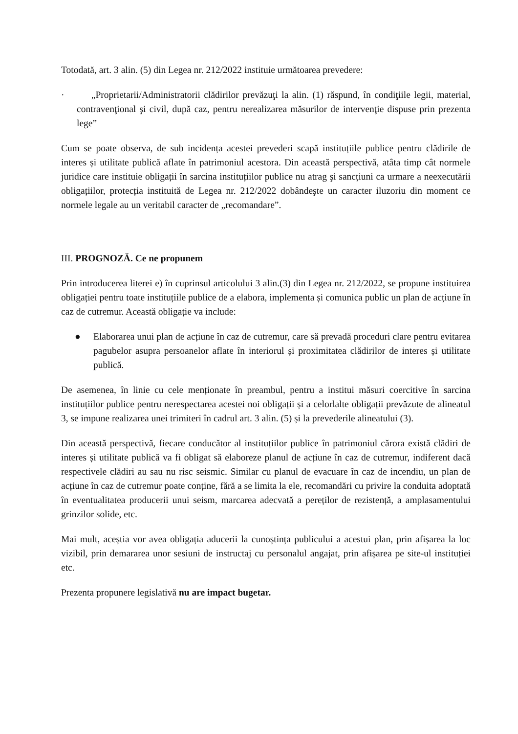Totodată, art. 3 alin. (5) din Legea nr. 212/2022 instituie următoarea prevedere:
· „Proprietarii/Administratorii clădirilor prevăzuţi la alin. (1) răspund, în condiţiile legii, material, contravenţional şi civil, după caz, pentru nerealizarea măsurilor de intervenţie dispuse prin prezenta lege”
Cum se poate observa, de sub incidența acestei prevederi scapă instituțiile publice pentru clădirile de interes și utilitate publică aflate în patrimoniul acestora. Din această perspectivă, atâta timp cât normele juridice care instituie obligații în sarcina instituțiilor publice nu atrag şi sancțiuni ca urmare a neexecutării obligațiilor, protecția instituită de Legea nr. 212/2022 dobândeşte un caracter iluzoriu din moment ce normele legale au un veritabil caracter de „recomandare”.
III. PROGNOZĂ. Ce ne propunem
Prin introducerea literei e) în cuprinsul articolului 3 alin.(3) din Legea nr. 212/2022, se propune instituirea obligației pentru toate instituțiile publice de a elabora, implementa și comunica public un plan de acțiune în caz de cutremur. Această obligație va include:
● Elaborarea unui plan de acțiune în caz de cutremur, care să prevadă proceduri clare pentru evitarea pagubelor asupra persoanelor aflate în interiorul și proximitatea clădirilor de interes și utilitate publică.
De asemenea, în linie cu cele menționate în preambul, pentru a institui măsuri coercitive în sarcina instituțiilor publice pentru nerespectarea acestei noi obligații și a celorlalte obligații prevăzute de alineatul 3, se impune realizarea unei trimiteri în cadrul art. 3 alin. (5) și la prevederile alineatului (3).
Din această perspectivă, fiecare conducător al instituțiilor publice în patrimoniul cărora există clădiri de interes și utilitate publică va fi obligat să elaboreze planul de acțiune în caz de cutremur, indiferent dacă respectivele clădiri au sau nu risc seismic. Similar cu planul de evacuare în caz de incendiu, un plan de acțiune în caz de cutremur poate conține, fără a se limita la ele, recomandări cu privire la conduita adoptată în eventualitatea producerii unui seism, marcarea adecvată a pereților de rezistență, a amplasamentului grinzilor solide, etc.
Mai mult, aceștia vor avea obligația aducerii la cunoștința publicului a acestui plan, prin afișarea la loc vizibil, prin demararea unor sesiuni de instructaj cu personalul angajat, prin afișarea pe site-ul instituției etc.
Prezenta propunere legislativă nu are impact bugetar.